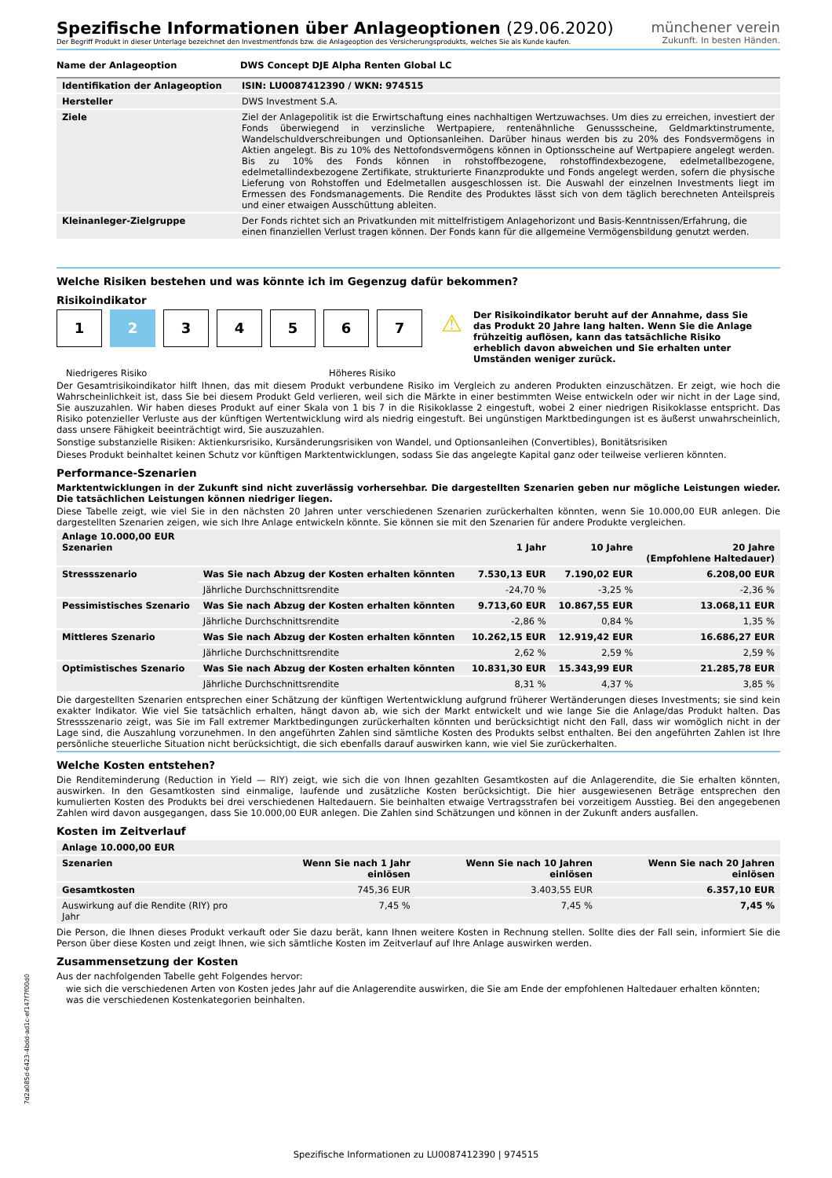münchener verein
Zukunft. In besten Händen.
Spezifische Informationen über Anlageoptionen (29.06.2020)
Der Begriff Produkt in dieser Unterlage bezeichnet den Investmentfonds bzw. die Anlageoption des Versicherungsprodukts, welches Sie als Kunde kaufen.
| Name der Anlageoption | DWS Concept DJE Alpha Renten Global LC |
| --- | --- |
| Identifikation der Anlageoption | ISIN: LU0087412390 / WKN: 974515 |
| --- | --- |
| Hersteller | DWS Investment S.A. |
| Ziele | Ziel der Anlagepolitik ist die Erwirtschaftung eines nachhaltigen Wertzuwachses. Um dies zu erreichen, investiert der Fonds überwiegend in verzinsliche Wertpapiere, rentenähnliche Genussscheine, Geldmarktinstrumente, Wandelschuldverschreibungen und Optionsanleihen. Darüber hinaus werden bis zu 20% des Fondsvermögens in Aktien angelegt. Bis zu 10% des Nettofondsvermögens können in Optionsscheine auf Wertpapiere angelegt werden. Bis zu 10% des Fonds können in rohstoffbezogene, rohstoffindexbezogene, edelmetallbezogene, edelmetallindexbezogene Zertifikate, strukturierte Finanzprodukte und Fonds angelegt werden, sofern die physische Lieferung von Rohstoffen und Edelmetallen ausgeschlossen ist. Die Auswahl der einzelnen Investments liegt im Ermessen des Fondsmanagements. Die Rendite des Produktes lässt sich von dem täglich berechneten Anteilspreis und einer etwaigen Ausschüttung ableiten. |
| Kleinanleger-Zielgruppe | Der Fonds richtet sich an Privatkunden mit mittelfristigem Anlagehorizont und Basis-Kenntnissen/Erfahrung, die einen finanziellen Verlust tragen können. Der Fonds kann für die allgemeine Vermögensbildung genutzt werden. |
Welche Risiken bestehen und was könnte ich im Gegenzug dafür bekommen?
Risikoindikator
1234567
Niedrigeres Risiko Höheres Risiko
⚠
Der Risikoindikator beruht auf der Annahme, dass Sie das Produkt 20 Jahre lang halten. Wenn Sie die Anlage frühzeitig auflösen, kann das tatsächliche Risiko erheblich davon abweichen und Sie erhalten unter Umständen weniger zurück.
Der Gesamtrisikoindikator hilft Ihnen, das mit diesem Produkt verbundene Risiko im Vergleich zu anderen Produkten einzuschätzen. Er zeigt, wie hoch die Wahrscheinlichkeit ist, dass Sie bei diesem Produkt Geld verlieren, weil sich die Märkte in einer bestimmten Weise entwickeln oder wir nicht in der Lage sind, Sie auszuzahlen. Wir haben dieses Produkt auf einer Skala von 1 bis 7 in die Risikoklasse 2 eingestuft, wobei 2 einer niedrigen Risikoklasse entspricht. Das Risiko potenzieller Verluste aus der künftigen Wertentwicklung wird als niedrig eingestuft. Bei ungünstigen Marktbedingungen ist es äußerst unwahrscheinlich, dass unsere Fähigkeit beeinträchtigt wird, Sie auszuzahlen.
Sonstige substanzielle Risiken: Aktienkursrisiko, Kursänderungsrisiken von Wandel, und Optionsanleihen (Convertibles), Bonitätsrisiken
Dieses Produkt beinhaltet keinen Schutz vor künftigen Marktentwicklungen, sodass Sie das angelegte Kapital ganz oder teilweise verlieren könnten.
Performance-Szenarien
Marktentwicklungen in der Zukunft sind nicht zuverlässig vorhersehbar. Die dargestellten Szenarien geben nur mögliche Leistungen wieder. Die tatsächlichen Leistungen können niedriger liegen.
Diese Tabelle zeigt, wie viel Sie in den nächsten 20 Jahren unter verschiedenen Szenarien zurückerhalten könnten, wenn Sie 10.000,00 EUR anlegen. Die dargestellten Szenarien zeigen, wie sich Ihre Anlage entwickeln könnte. Sie können sie mit den Szenarien für andere Produkte vergleichen.
| Anlage 10.000,00 EUR Szenarien | | 1 Jahr | 10 Jahre | 20 Jahre (Empfohlene Haltedauer) |
| --- | --- | --- | --- | --- |
| Stressszenario | Was Sie nach Abzug der Kosten erhalten könnten | 7.530,13 EUR | 7.190,02 EUR | 6.208,00 EUR |
| | Jährliche Durchschnittsrendite | -24,70 % | -3,25 % | -2,36 % |
| Pessimistisches Szenario | Was Sie nach Abzug der Kosten erhalten könnten | 9.713,60 EUR | 10.867,55 EUR | 13.068,11 EUR |
| | Jährliche Durchschnittsrendite | -2,86 % | 0,84 % | 1,35 % |
| Mittleres Szenario | Was Sie nach Abzug der Kosten erhalten könnten | 10.262,15 EUR | 12.919,42 EUR | 16.686,27 EUR |
| | Jährliche Durchschnittsrendite | 2,62 % | 2,59 % | 2,59 % |
| Optimistisches Szenario | Was Sie nach Abzug der Kosten erhalten könnten | 10.831,30 EUR | 15.343,99 EUR | 21.285,78 EUR |
| | Jährliche Durchschnittsrendite | 8,31 % | 4,37 % | 3,85 % |
Die dargestellten Szenarien entsprechen einer Schätzung der künftigen Wertentwicklung aufgrund früherer Wertänderungen dieses Investments; sie sind kein exakter Indikator. Wie viel Sie tatsächlich erhalten, hängt davon ab, wie sich der Markt entwickelt und wie lange Sie die Anlage/das Produkt halten. Das Stressszenario zeigt, was Sie im Fall extremer Marktbedingungen zurückerhalten könnten und berücksichtigt nicht den Fall, dass wir womöglich nicht in der Lage sind, die Auszahlung vorzunehmen. In den angeführten Zahlen sind sämtliche Kosten des Produkts selbst enthalten. Bei den angeführten Zahlen ist Ihre persönliche steuerliche Situation nicht berücksichtigt, die sich ebenfalls darauf auswirken kann, wie viel Sie zurückerhalten.
Welche Kosten entstehen?
Die Renditeminderung (Reduction in Yield — RIY) zeigt, wie sich die von Ihnen gezahlten Gesamtkosten auf die Anlagerendite, die Sie erhalten könnten, auswirken. In den Gesamtkosten sind einmalige, laufende und zusätzliche Kosten berücksichtigt. Die hier ausgewiesenen Beträge entsprechen den kumulierten Kosten des Produkts bei drei verschiedenen Haltedauern. Sie beinhalten etwaige Vertragsstrafen bei vorzeitigem Ausstieg. Bei den angegebenen Zahlen wird davon ausgegangen, dass Sie 10.000,00 EUR anlegen. Die Zahlen sind Schätzungen und können in der Zukunft anders ausfallen.
Kosten im Zeitverlauf
| Anlage 10.000,00 EUR | | | |
| --- | --- | --- | --- |
| Szenarien | Wenn Sie nach 1 Jahr einlösen | Wenn Sie nach 10 Jahren einlösen | Wenn Sie nach 20 Jahren einlösen |
| Gesamtkosten | 745,36 EUR | 3.403,55 EUR | 6.357,10 EUR |
| Auswirkung auf die Rendite (RIY) pro Jahr | 7,45 % | 7,45 % | 7,45 % |
Die Person, die Ihnen dieses Produkt verkauft oder Sie dazu berät, kann Ihnen weitere Kosten in Rechnung stellen. Sollte dies der Fall sein, informiert Sie die Person über diese Kosten und zeigt Ihnen, wie sich sämtliche Kosten im Zeitverlauf auf Ihre Anlage auswirken werden.
Zusammensetzung der Kosten
Aus der nachfolgenden Tabelle geht Folgendes hervor:
wie sich die verschiedenen Arten von Kosten jedes Jahr auf die Anlagerendite auswirken, die Sie am Ende der empfohlenen Haltedauer erhalten könnten;
was die verschiedenen Kostenkategorien beinhalten.
7d2a085d-6423-4bdd-ad1c-ef147f7f00d0
Spezifische Informationen zu LU0087412390 | 974515